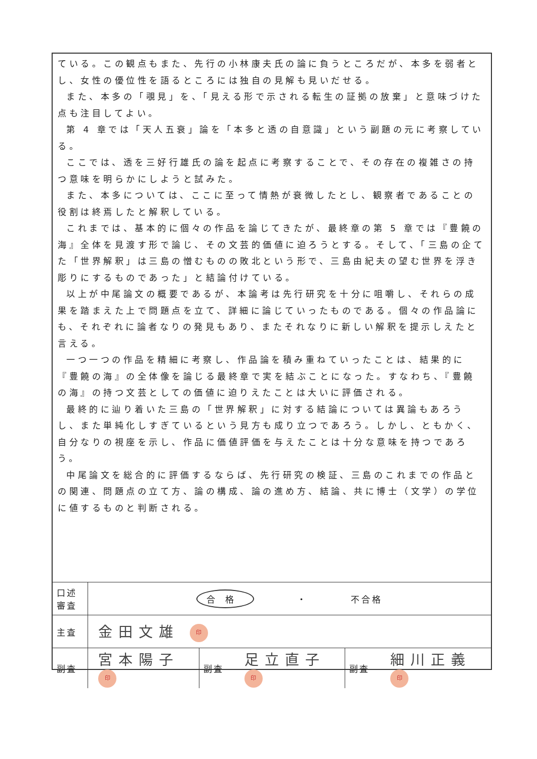ている。この観点もまた、先行の小林康夫氏の論に負うところだが、本多を弱者とし、女性の優位性を語るところには独自の見解も見いだせる。
また、本多の「覗見」を、「見える形で示される転生の証拠の放棄」と意味づけた点も注目してよい。
第 4 章では「天人五衰」論を「本多と透の自意識」という副題の元に考察している。
ここでは、透を三好行雄氏の論を起点に考察することで、その存在の複雑さの持つ意味を明らかにしようと試みた。
また、本多については、ここに至って情熱が衰微したとし、観察者であることの役割は終焉したと解釈している。
これまでは、基本的に個々の作品を論じてきたが、最終章の第 5 章では『豊饒の海』全体を見渡す形で論じ、その文芸的価値に迫ろうとする。そして、「三島の企てた「世界解釈」は三島の憎むものの敗北という形で、三島由紀夫の望む世界を浮き彫りにするものであった」と結論付けている。
以上が中尾論文の概要であるが、本論考は先行研究を十分に咀嚼し、それらの成果を踏まえた上で問題点を立て、詳細に論じていったものである。個々の作品論にも、それぞれに論者なりの発見もあり、またそれなりに新しい解釈を提示しえたと言える。
一つ一つの作品を精細に考察し、作品論を積み重ねていったことは、結果的に『豊饒の海』の全体像を論じる最終章で実を結ぶことになった。すなわち、『豊饒の海』の持つ文芸としての価値に迫りえたことは大いに評価される。
最終的に辿り着いた三島の「世界解釈」に対する結論については異論もあろうし、また単純化しすぎているという見方も成り立つであろう。しかし、ともかく、自分なりの視座を示し、作品に価値評価を与えたことは十分な意味を持つであろう。
中尾論文を総合的に評価するならば、先行研究の検証、三島のこれまでの作品との関連、問題点の立て方、論の構成、論の進め方、結論、共に博士（文学）の学位に値するものと判断される。
| 口述 審査 | 合格 ・ 不合格 | | | | |
| 主査 | 金田文雄 印 | | | | |
| 副査 | 宮本陽子 印 | 副査 | 足立直子 印 | 副査 | 細川正義 印 |